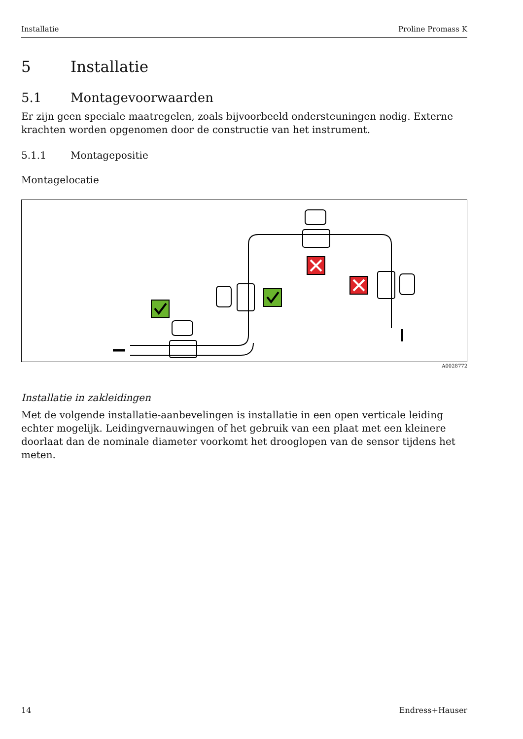Installatie Proline Promass K
5 Installatie
5.1 Montagevoorwaarden
Er zijn geen speciale maatregelen, zoals bijvoorbeeld ondersteuningen nodig. Externe krachten worden opgenomen door de constructie van het instrument.
5.1.1 Montagepositie
Montagelocatie
A0028772
Installatie in zakleidingen
Met de volgende installatie-aanbevelingen is installatie in een open verticale leiding echter mogelijk. Leidingvernauwingen of het gebruik van een plaat met een kleinere doorlaat dan de nominale diameter voorkomt het drooglopen van de sensor tijdens het meten.
14 Endress+Hauser